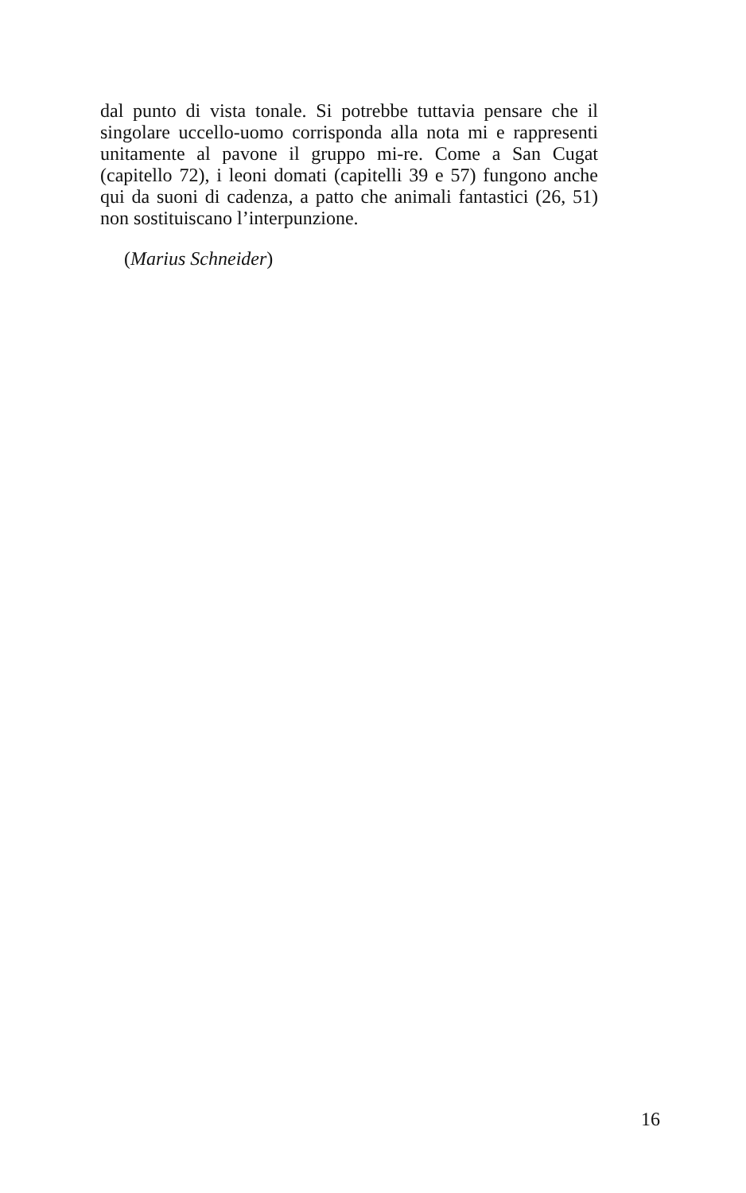dal punto di vista tonale. Si potrebbe tuttavia pensare che il singolare uccello-uomo corrisponda alla nota mi e rappresenti unitamente al pavone il gruppo mi-re. Come a San Cugat (capitello 72), i leoni domati (capitelli 39 e 57) fungono anche qui da suoni di cadenza, a patto che animali fantastici (26, 51) non sostituiscano l’interpunzione.
(Marius Schneider)
16